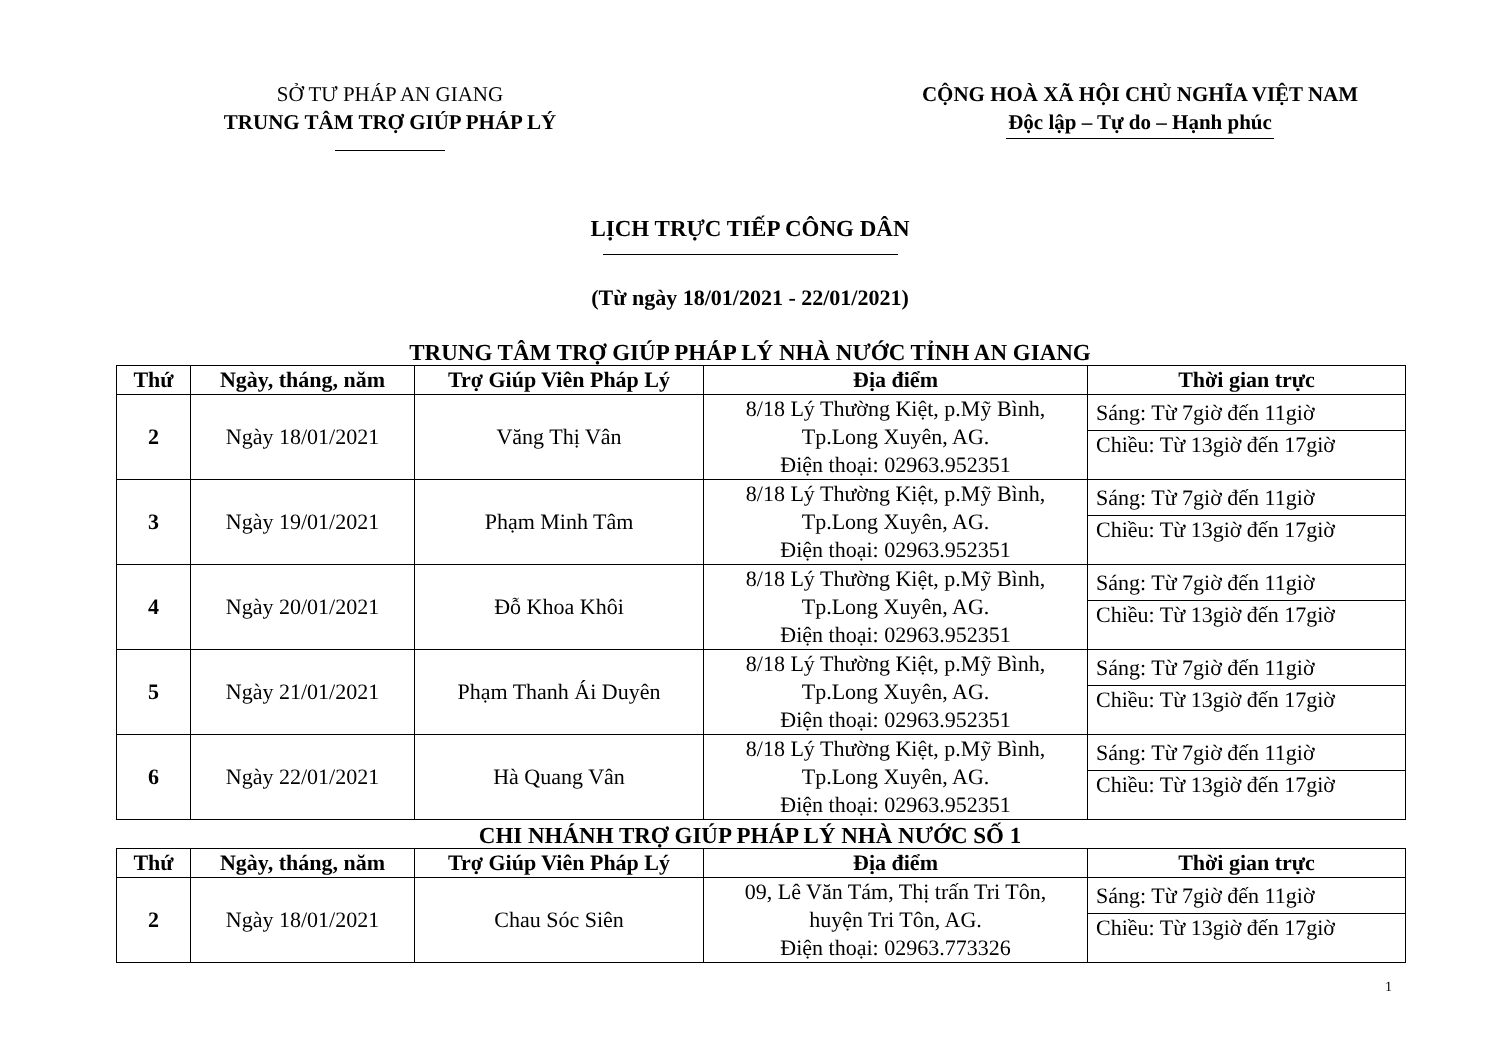SỞ TƯ PHÁP AN GIANG
TRUNG TÂM TRỢ GIÚP PHÁP LÝ
CỘNG HOÀ XÃ HỘI CHỦ NGHĨA VIỆT NAM
Độc lập – Tự do – Hạnh phúc
LỊCH TRỰC TIẾP CÔNG DÂN
(Từ ngày 18/01/2021 - 22/01/2021)
TRUNG TÂM TRỢ GIÚP PHÁP LÝ NHÀ NƯỚC TỈNH AN GIANG
| Thứ | Ngày, tháng, năm | Trợ Giúp Viên Pháp Lý | Địa điểm | Thời gian trực |
| --- | --- | --- | --- | --- |
| 2 | Ngày 18/01/2021 | Văng Thị Vân | 8/18 Lý Thường Kiệt, p.Mỹ Bình, Tp.Long Xuyên, AG. Điện thoại: 02963.952351 | Sáng: Từ 7giờ đến 11giờ |
| | | | | Chiều: Từ 13giờ đến 17giờ |
| 3 | Ngày 19/01/2021 | Phạm Minh Tâm | 8/18 Lý Thường Kiệt, p.Mỹ Bình, Tp.Long Xuyên, AG. Điện thoại: 02963.952351 | Sáng: Từ 7giờ đến 11giờ |
| | | | | Chiều: Từ 13giờ đến 17giờ |
| 4 | Ngày 20/01/2021 | Đỗ Khoa Khôi | 8/18 Lý Thường Kiệt, p.Mỹ Bình, Tp.Long Xuyên, AG. Điện thoại: 02963.952351 | Sáng: Từ 7giờ đến 11giờ |
| | | | | Chiều: Từ 13giờ đến 17giờ |
| 5 | Ngày 21/01/2021 | Phạm Thanh Ái Duyên | 8/18 Lý Thường Kiệt, p.Mỹ Bình, Tp.Long Xuyên, AG. Điện thoại: 02963.952351 | Sáng: Từ 7giờ đến 11giờ |
| | | | | Chiều: Từ 13giờ đến 17giờ |
| 6 | Ngày 22/01/2021 | Hà Quang Vân | 8/18 Lý Thường Kiệt, p.Mỹ Bình, Tp.Long Xuyên, AG. Điện thoại: 02963.952351 | Sáng: Từ 7giờ đến 11giờ |
| | | | | Chiều: Từ 13giờ đến 17giờ |
CHI NHÁNH TRỢ GIÚP PHÁP LÝ NHÀ NƯỚC SỐ 1
| Thứ | Ngày, tháng, năm | Trợ Giúp Viên Pháp Lý | Địa điểm | Thời gian trực |
| --- | --- | --- | --- | --- |
| 2 | Ngày 18/01/2021 | Chau Sóc Siên | 09, Lê Văn Tám, Thị trấn Tri Tôn, huyện Tri Tôn, AG. Điện thoại: 02963.773326 | Sáng: Từ 7giờ đến 11giờ |
| | | | | Chiều: Từ 13giờ đến 17giờ |
1